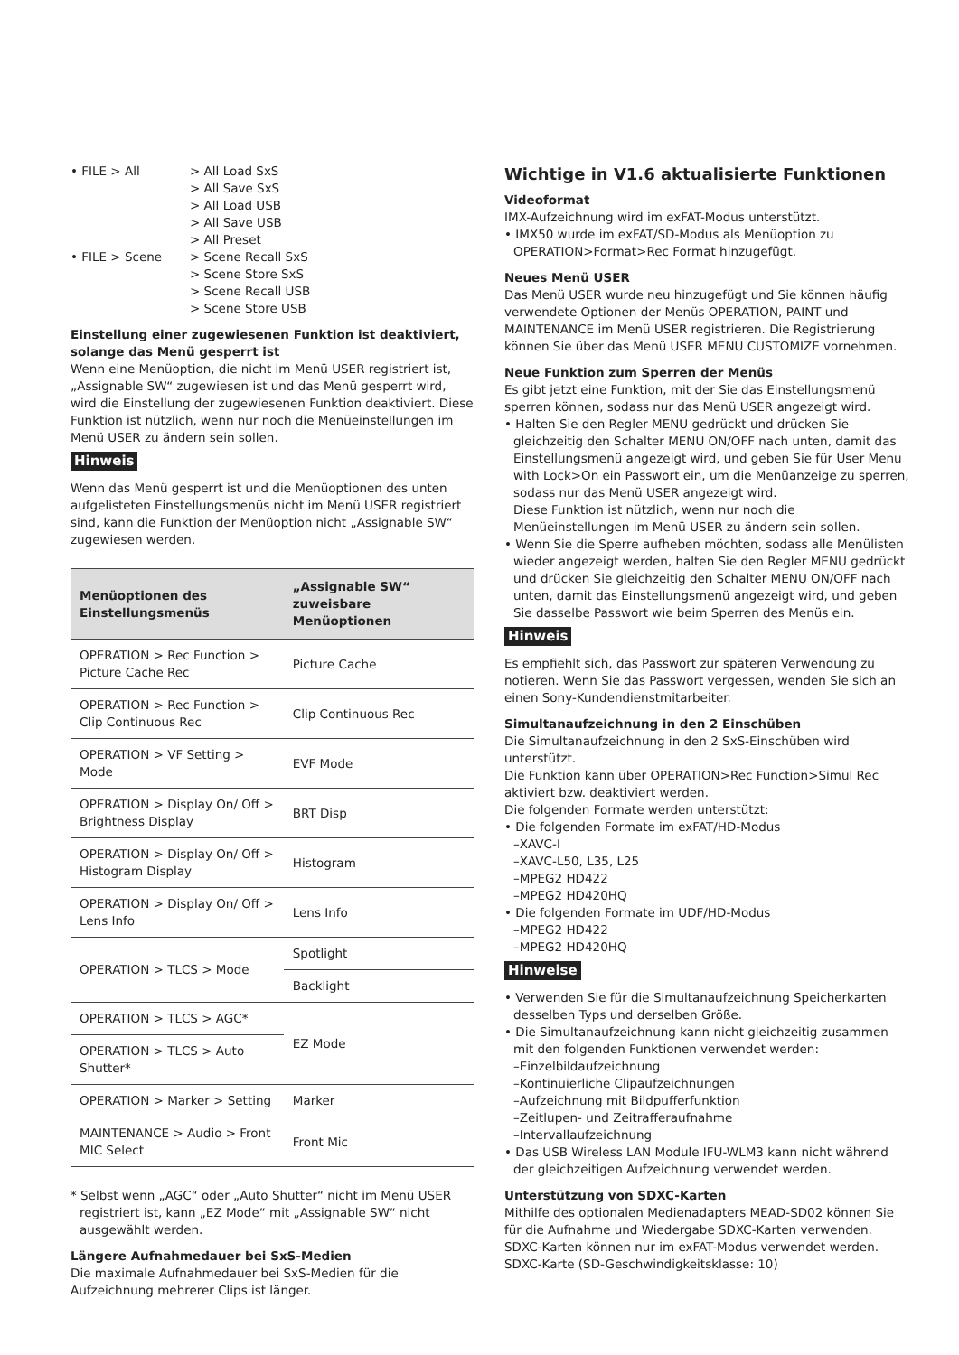• FILE > All > All Load SxS
> All Save SxS
> All Load USB
> All Save USB
> All Preset
• FILE > Scene > Scene Recall SxS
> Scene Store SxS
> Scene Recall USB
> Scene Store USB
Einstellung einer zugewiesenen Funktion ist deaktiviert, solange das Menü gesperrt ist
Wenn eine Menüoption, die nicht im Menü USER registriert ist, „Assignable SW“ zugewiesen ist und das Menü gesperrt wird, wird die Einstellung der zugewiesenen Funktion deaktiviert. Diese Funktion ist nützlich, wenn nur noch die Menüeinstellungen im Menü USER zu ändern sein sollen.
Hinweis
Wenn das Menü gesperrt ist und die Menüoptionen des unten aufgelisteten Einstellungsmenüs nicht im Menü USER registriert sind, kann die Funktion der Menüoption nicht „Assignable SW“ zugewiesen werden.
| Menüoptionen des Einstellungsmenüs | „Assignable SW“ zuweisbare Menüoptionen |
| --- | --- |
| OPERATION > Rec Function > Picture Cache Rec | Picture Cache |
| OPERATION > Rec Function > Clip Continuous Rec | Clip Continuous Rec |
| OPERATION > VF Setting > Mode | EVF Mode |
| OPERATION > Display On/ Off > Brightness Display | BRT Disp |
| OPERATION > Display On/ Off > Histogram Display | Histogram |
| OPERATION > Display On/ Off > Lens Info | Lens Info |
| OPERATION > TLCS > Mode | Spotlight |
| | Backlight |
| OPERATION > TLCS > AGC* | EZ Mode |
| OPERATION > TLCS > Auto Shutter* | |
| OPERATION > Marker > Setting | Marker |
| MAINTENANCE > Audio > Front MIC Select | Front Mic |
* Selbst wenn „AGC“ oder „Auto Shutter“ nicht im Menü USER registriert ist, kann „EZ Mode“ mit „Assignable SW“ nicht ausgewählt werden.
Längere Aufnahmedauer bei SxS-Medien
Die maximale Aufnahmedauer bei SxS-Medien für die Aufzeichnung mehrerer Clips ist länger.
Wichtige in V1.6 aktualisierte Funktionen
Videoformat
IMX-Aufzeichnung wird im exFAT-Modus unterstützt.
• IMX50 wurde im exFAT/SD-Modus als Menüoption zu OPERATION>Format>Rec Format hinzugefügt.
Neues Menü USER
Das Menü USER wurde neu hinzugefügt und Sie können häufig verwendete Optionen der Menüs OPERATION, PAINT und MAINTENANCE im Menü USER registrieren. Die Registrierung können Sie über das Menü USER MENU CUSTOMIZE vornehmen.
Neue Funktion zum Sperren der Menüs
Es gibt jetzt eine Funktion, mit der Sie das Einstellungsmenü sperren können, sodass nur das Menü USER angezeigt wird.
• Halten Sie den Regler MENU gedrückt und drücken Sie gleichzeitig den Schalter MENU ON/OFF nach unten, damit das Einstellungsmenü angezeigt wird, und geben Sie für User Menu with Lock>On ein Passwort ein, um die Menüanzeige zu sperren, sodass nur das Menü USER angezeigt wird.
Diese Funktion ist nützlich, wenn nur noch die Menüeinstellungen im Menü USER zu ändern sein sollen.
• Wenn Sie die Sperre aufheben möchten, sodass alle Menülisten wieder angezeigt werden, halten Sie den Regler MENU gedrückt und drücken Sie gleichzeitig den Schalter MENU ON/OFF nach unten, damit das Einstellungsmenü angezeigt wird, und geben Sie dasselbe Passwort wie beim Sperren des Menüs ein.
Hinweis
Es empfiehlt sich, das Passwort zur späteren Verwendung zu notieren. Wenn Sie das Passwort vergessen, wenden Sie sich an einen Sony-Kundendienstmitarbeiter.
Simultanaufzeichnung in den 2 Einschüben
Die Simultanaufzeichnung in den 2 SxS-Einschüben wird unterstützt.
Die Funktion kann über OPERATION>Rec Function>Simul Rec aktiviert bzw. deaktiviert werden.
Die folgenden Formate werden unterstützt:
• Die folgenden Formate im exFAT/HD-Modus
–XAVC-I
–XAVC-L50, L35, L25
–MPEG2 HD422
–MPEG2 HD420HQ
• Die folgenden Formate im UDF/HD-Modus
–MPEG2 HD422
–MPEG2 HD420HQ
Hinweise
• Verwenden Sie für die Simultanaufzeichnung Speicherkarten desselben Typs und derselben Größe.
• Die Simultanaufzeichnung kann nicht gleichzeitig zusammen mit den folgenden Funktionen verwendet werden:
–Einzelbildaufzeichnung
–Kontinuierliche Clipaufzeichnungen
–Aufzeichnung mit Bildpufferfunktion
–Zeitlupen- und Zeitrafferaufnahme
–Intervallaufzeichnung
• Das USB Wireless LAN Module IFU-WLM3 kann nicht während der gleichzeitigen Aufzeichnung verwendet werden.
Unterstützung von SDXC-Karten
Mithilfe des optionalen Medienadapters MEAD-SD02 können Sie für die Aufnahme und Wiedergabe SDXC-Karten verwenden. SDXC-Karten können nur im exFAT-Modus verwendet werden. SDXC-Karte (SD-Geschwindigkeitsklasse: 10)